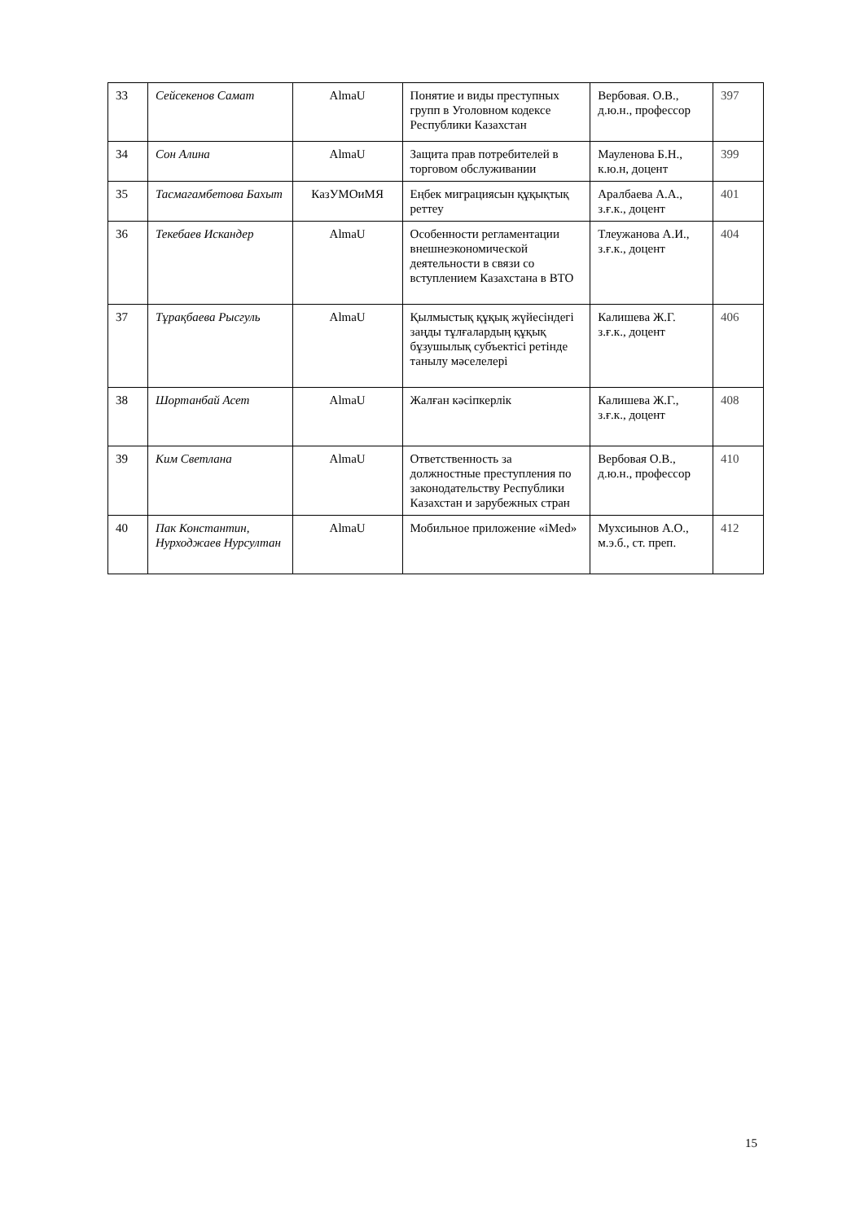| 33 | Сейсекенов Самат | AlmaU | Понятие и виды преступных групп в Уголовном кодексе Республики Казахстан | Вербовая. О.В., д.ю.н., профессор | 397 |
| 34 | Сон Алина | AlmaU | Защита прав потребителей в торговом обслуживании | Мауленова Б.Н., к.ю.н, доцент | 399 |
| 35 | Тасмагамбетова Бахыт | КазУМОиМЯ | Еңбек миграциясын құқықтық реттеу | Аралбаева А.А., з.ғ.к., доцент | 401 |
| 36 | Текебаев Искандер | AlmaU | Особенности регламентации внешнеэкономической деятельности в связи со вступлением Казахстана в ВТО | Тлеужанова А.И., з.ғ.к., доцент | 404 |
| 37 | Тұрақбаева Рысгуль | AlmaU | Қылмыстық құқық жүйесіндегі заңды тұлғалардың құқық бұзушылық субъектісі ретінде танылу мәселелері | Калишева Ж.Г. з.ғ.к., доцент | 406 |
| 38 | Шортанбай Асет | AlmaU | Жалған кәсіпкерлік | Калишева Ж.Г., з.ғ.к., доцент | 408 |
| 39 | Ким Светлана | AlmaU | Ответственность за должностные преступления по законодательству Республики Казахстан и зарубежных стран | Вербовая О.В., д.ю.н., профессор | 410 |
| 40 | Пак Константин, Нурходжаев Нурсултан | AlmaU | Мобильное приложение «iMed» | Мухсиынов А.О., м.э.б., ст. преп. | 412 |
15